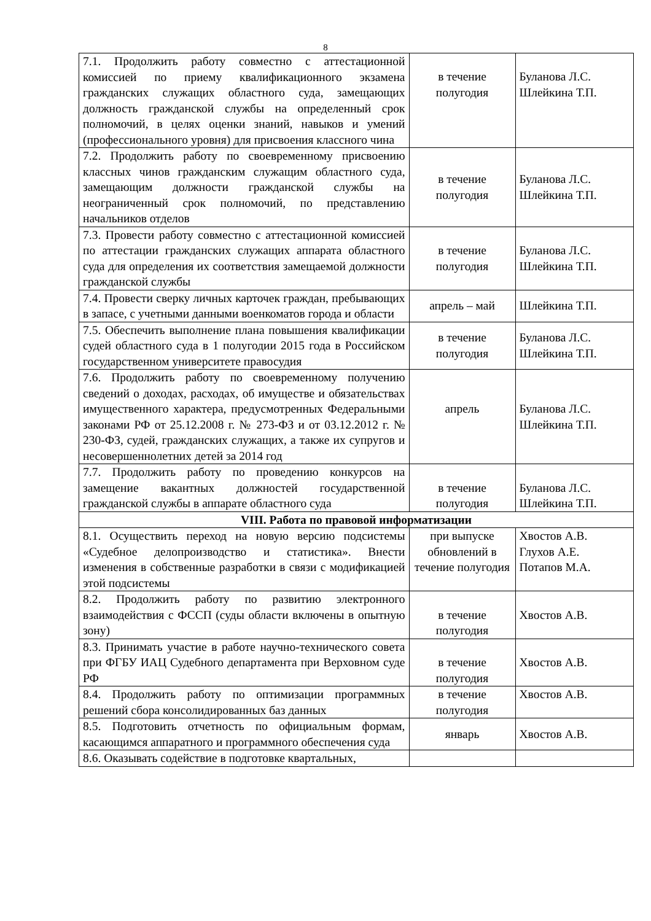8
| 7.1. Продолжить работу совместно с аттестационной комиссией по приему квалификационного экзамена гражданских служащих областного суда, замещающих должность гражданской службы на определенный срок полномочий, в целях оценки знаний, навыков и умений (профессионального уровня) для присвоения классного чина | в течение полугодия | Буланова Л.С. Шлейкина Т.П. |
| 7.2. Продолжить работу по своевременному присвоению классных чинов гражданским служащим областного суда, замещающим должности гражданской службы на неограниченный срок полномочий, по представлению начальников отделов | в течение полугодия | Буланова Л.С. Шлейкина Т.П. |
| 7.3. Провести работу совместно с аттестационной комиссией по аттестации гражданских служащих аппарата областного суда для определения их соответствия замещаемой должности гражданской службы | в течение полугодия | Буланова Л.С. Шлейкина Т.П. |
| 7.4. Провести сверку личных карточек граждан, пребывающих в запасе, с учетными данными военкоматов города и области | апрель – май | Шлейкина Т.П. |
| 7.5. Обеспечить выполнение плана повышения квалификации судей областного суда в 1 полугодии 2015 года в Российском государственном университете правосудия | в течение полугодия | Буланова Л.С. Шлейкина Т.П. |
| 7.6. Продолжить работу по своевременному получению сведений о доходах, расходах, об имуществе и обязательствах имущественного характера, предусмотренных Федеральными законами РФ от 25.12.2008 г. № 273-ФЗ и от 03.12.2012 г. № 230-ФЗ, судей, гражданских служащих, а также их супругов и несовершеннолетних детей за 2014 год | апрель | Буланова Л.С. Шлейкина Т.П. |
| 7.7. Продолжить работу по проведению конкурсов на замещение вакантных должностей государственной гражданской службы в аппарате областного суда | в течение полугодия | Буланова Л.С. Шлейкина Т.П. |
| VIII. Работа по правовой информатизации | | |
| 8.1. Осуществить переход на новую версию подсистемы «Судебное делопроизводство и статистика». Внести изменения в собственные разработки в связи с модификацией этой подсистемы | при выпуске обновлений в течение полугодия | Хвостов А.В. Глухов А.Е. Потапов М.А. |
| 8.2. Продолжить работу по развитию электронного взаимодействия с ФССП (суды области включены в опытную зону) | в течение полугодия | Хвостов А.В. |
| 8.3. Принимать участие в работе научно-технического совета при ФГБУ ИАЦ Судебного департамента при Верховном суде РФ | в течение полугодия | Хвостов А.В. |
| 8.4. Продолжить работу по оптимизации программных решений сбора консолидированных баз данных | в течение полугодия | Хвостов А.В. |
| 8.5. Подготовить отчетность по официальным формам, касающимся аппаратного и программного обеспечения суда | январь | Хвостов А.В. |
| 8.6. Оказывать содействие в подготовке квартальных, | | |